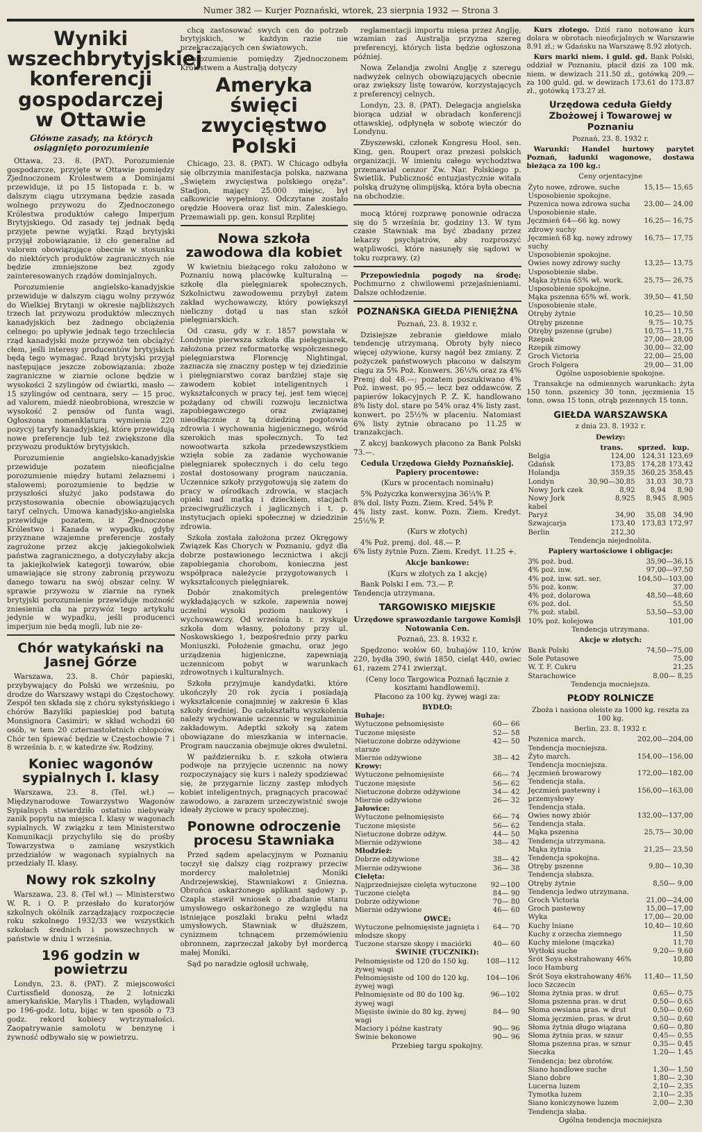Numer 382 — Kurjer Poznański, wtorek, 23 sierpnia 1932 — Strona 3
Wyniki wszechbrytyjskiej konferencji gospodarczej w Ottawie
Główne zasady, na których osiągnięto porozumienie
Ottawa, 23. 8. (PAT). Porozumienie gospodarcze, przyjęte w Ottawie pomiędzy Zjednoczonem Królestwem a Dominjami przewiduje, iż po 15 listopada r. b. w dalszym ciągu utrzymana będzie zasada wolnego przywozu do Zjednoczonego Królestwa produktów całego Imperjum Brytyjskiego. Od zasady tej jednak będą przyjęte pewne wyjątki. Rząd brytyjski przyjął zobowiązanie, iż cło generalne ad valorem obowiązujące obecnie w stosunku do niektórych produktów zagranicznych nie będzie zmniejszone bez zgody zainteresowanych rządów dominjalnych.
Porozumienie angielsko-kanadyjskie przewiduje w dalszym ciągu wolny przywóz do Wielkiej Brytanji w okresie najbliższych trzech lat przywozu produktów mlecznych kanadyjskich bez żadnego obciążenia celnego; po upływie jednak tego trzechlecia rząd kanadyjski może przywóz ten obciążyć cłem, jeśli interesy producentów brytyjskich będą tego wymagać. Rząd brytyjski przyjął następujące jeszcze zobowiązania: zboże zagraniczne w ziarnie oclone będzie w wysokości 2 szylingów od ćwiartki, masło — 15 szylingów od centnara, sery — 15 proc. ad valorem, miedź nieobrobiona, wreszcie w wysokość 2 pensów od funta wagi. Ogłoszona nomenklatura wymienia 220 pozycyj taryfy kanadyjskiej, które przewidują nowe preferencje lub też zwiększone dla przywozu produktów brytyjskich.
Porozumienie angielsko-kanadyjskie przewiduje pozatem nieoficjalne porozumienie między hutami żelaznemi i stalowemi; porozumienie to będzie w przyszłości służyć jako podstawa do przystosowania obecnie obowiązujących taryf celnych. Umowa kanadyjsko-angielska przewiduje pozatem, iż Zjednoczone Królestwo i Kanada w wypadku, gdyby przyznane wzajemne preferencje zostały zagrożone przez akcję jakiegokolwiek państwa zagranicznego, a dotyczyłaby akcja ta jakiejkolwiek kategorji towarów, obie umawiające się strony zabronią przywozu danego towaru na swój obszar celny. W sprawie przywozu w ziarnie na rynek brytyjski porozumienie przewiduje możność zniesienia cła na przywóz tego artykułu jedynie w wypadku, jeśli producenci imperjum nie będą mogli, lub nie ze-
Chór watykański na Jasnej Górze
Warszawa, 23. 8. Chór papieski, przybywający do Polski we wrześniu, po drodze do Warszawy wstąpi do Częstochowy. Zespół ten składa się z chóru sykstyńskiego i chórów Bazyliki papieskiej pod batutą Monsignora Casimiri; w skład wchodzi 60 osób, w tem 20 czternastoletnich chłopców. Chór ten śpiewać będzie w Częstochowie 7 i 8 września b. r. w katedrze św. Rodziny.
Koniec wagonów sypialnych I. klasy
Warszawa, 23. 8. (Tel. wł.) — Międzynarodowe Towarzystwo Wagonów Sypialnych stwierdziło ostatnio niebywały zanik popytu na miejsca I. klasy w wagonach sypialnych. W związku z tem Ministerstwo Komunikacji przychyliło się do prośby Towarzystwa o zamianę wszystkich przedziałów w wagonach sypialnych na przedziały II. klasy.
Nowy rok szkolny
Warszawa, 23. 8. (Tel wł.) — Ministerstwo W. R. i O. P. przesłało do kuratorjów szkolnych okólnik zarządzający rozpoczęcie roku szkolnego 1932/33 we wszystkich szkołach średnich i powszechnych w państwie w dniu 1 września.
196 godzin w powietrzu
Londyn, 23. 8. (PAT). Z miejscowości Curtissfield donoszą, że 2 lotniczki amerykańskie, Marylis i Thaden, wylądowali po 196-godz. lotu, bijąc w ten sposób o 73 godz. rekord kobiecy wytrzymałości. Zaopatrywanie samolotu w benzynę i żywność odbywało się w powietrzu.
chcą zastosować swych cen do potrzeb brytyjskich, w każdym razie nie przekraczających cen światowych.
Porozumienie pomiędzy Zjednoczonem Królestwem a Australją dotyczy
Ameryka święci zwycięstwo Polski
Chicago, 23. 8. (PAT). W Chicago odbyła się olbrzymia manifestacja polska, nazwana „Świętem zwycięstwa polskiego oręża". Stadjon, mający 25.000 miejsc, był całkowicie wypełniony. Odczytane zostało orędzie Hoovera oraz list min. Zaleskiego. Przemawiali pp. gen. konsul Rzplitej
Nowa szkoła zawodowa dla kobiet
W kwietniu bieżącego roku założono w Poznaniu nową placówkę kulturalną — szkołę dla pielęgniarek społecznych. Szkolnictwu zawodowemu przybył zatem zakład wychowawczy, który powiększył nieliczny dotąd u nas stan szkół pielęgniarskich.
Od czasu, gdy w r. 1857 powstała w Londynie pierwsza szkoła dla pielęgniarek, założona przez reformatorkę współczesnego pielęgniarstwa Florencję Nightingal, zaznacza się znaczny postęp w tej dziedzinie i pielęgniarstwo coraz bardziej staje się zawodem kobiet inteligentnych i wykształconych w pracy tej, jest tem więcej pożądany od chwili rozwoju lecznictwa zapobiegawczego oraz związanej nieodłącznie z tą dziedziną pogotowia zdrowia i wychowania higjenicznego, wśród szerokich mas społecznych. To też nowootwarta szkoła przedewszystkiem wzięła sobie za zadanie wychowanie pielęgniarek społecznych i do celu tego został dostosowany program nauczania. Uczennice szkoły przygotowują się zatem do pracy w ośrodkach zdrowia, w stacjach opieki nad matką i dzieckiem, stacjach przeciwgruźliczych i jaglicznych i t. p. instytucjach opieki społecznej w dziedzinie zdrowia.
Szkoła została założona przez Okręgowy Związek Kas Chorych w Poznaniu, gdyż dla dobrze postawionego lecznictwa i akcji zapobiegania chorobom, konieczna jest współpraca należycie przygotowanych i wykształconych pielęgniarek.
Dobór znakomitych prelegentów wykładających w szkole, zapewnia nowej uczelni wysoki poziom naukowy i wychowawczy. Od września b. r. zyskuje szkoła dom własny, położony przy ul. Noskowskiego 1, bezpośrednio przy parku Moniuszki. Położenie gmachu, oraz jego urządzenia higjeniczne, zapewniają uczennicom pobyt w warunkach zdrowotnych i kulturalnych.
Szkoła przyjmuje kandydatki, które ukończyły 20 rok życia i posiadają wykształcenie conajmniej w zakresie 6 klas szkoły średniej. Do całokształtu wyszkolenia należy wychowanie uczennic w regulaminie zakładowym. Adeptki szkoły są zatem obowiązane do mieszkania w internacie. Program nauczania obejmuje okres dwuletni.
W październiku b. r. szkoła otwiera podwoje na przyjęcie uczennic na nowy rozpoczynający się kurs i należy spodziewać się, że przygarnie liczny zastęp młodych kobiet inteligentnych, pragnących pracować zawodowo, a zarazem urzeczywistnić swoje ideały życiowe w pracy społecznej.
Ponowne odroczenie procesu Stawniaka
Przed sądem apelacyjnym w Poznaniu toczył się dalszy ciąg rozprawy przeciw mordercy małoletniej Moniki Andrzejewskiej, Stawniakowi z Gniezna. Obrońca oskarżonego aplikant sądowy p. Czapla stawił wniosek o zbadanie stanu umysłowego oskarżonego ze względu na istniejące poszlaki braku pełni władz umysłowych. Stawniak w dłuższem, cynizmem tchnącem przemówieniu obronnem, zaprzeczał jakoby był mordercą małej Moniki.
Sąd po naradzie ogłosił uchwałę,
reglamentacji importu mięsa przez Anglję, wzamian zaś Australja przyzna szereg preferencyj, których lista będzie ogłoszona później.
Nowa Zelandja zwolni Anglję z szeregu nadwyżek celnych obowiązujących obecnie oraz zwiększy listę towarów, korzystających z preferencyj celnych.
Londyn, 23. 8. (PAT). Delegacja angielska biorąca udział w obradach konferencji ottawskiej, odpłynęła w sobotę wieczór do Londynu.
Zbyszewski, członek Kongresu Hool, sen. King, gen. Roupert oraz prezesi polskich organizacji. W imieniu całego wychodztwa przemawiał cenzor Zw. Nar. Polskiego p. Świetlik. Publiczność entuzjastycznie witała polską drużynę olimpijską, która była obecna na obchodzie.
mocą której rozprawę ponownie odracza się do 5 września br. godziny 13. W tym czasie Stawniak ma być zbadany przez lekarzy psychjatrów, aby rozproszyć wątpliwości, które nasunęły się sądowi w toku rozprawy. (z)
Przepowiednia pogody na środę: Pochmurno z chwilowemi przejaśnieniami. Dalsze ochłodzenie.
POZNAŃSKA GIEŁDA PIENIĘŻNA
Poznań, 23. 8. 1932 r.
Dzisiejsze zebranie giełdowe miało tendencję utrzymaną. Obroty były nieco więcej ożywione, kursy nagół bez zmiany. Z pożyczek państwowych płacono w dalszym ciągu za 5% Poż. Konwers. 36¼% oraz za 4% Premj dol 48.—; pozatem poszukiwano 4% Poż. inwest. po 95.— lecz bez oddawców. Z papierów lokacyjnych P. Z. K. handlowano 8% listy dol. stare po 54% oraz 4% listy zast. konwert. po 25½% w placeniu. Natomiast 6% listy żytnie obracano po 11.25 w tranzakcjach.
Z akcyj bankowych płacono za Bank Polski 73.—.
Cedula Urzędowa Giełdy Poznańskiej.
Papiery procentowe:
(Kurs w procentach nominału)
5% Pożyczka konwersyjna 36¼% P.
8% dol. listy Pozn. Ziem. Kred. 54% P.
4% listy zast. konw. Pozn. Ziem. Kredyt. 25½% P.
(Kurs w złotych)
4% Poż. premj. dol. 48.— P.
6% listy żytnie Pozn. Ziem. Kredyt. 11.25 +.
Akcje bankowe:
(Kurs w złotych za 1 akcję)
Bank Polski I em. 73.— P.
Tendencja utrzymana.
TARGOWISKO MIEJSKIE
Urzędowe sprawozdanie targowe Komisji Notowania Cen.
Poznań, 23. 8. 1932 r.
Spędzono: wołów 60, buhajów 110, krów 220, bydła 390, świń 1850, cieląt 440, owiec 61, razem 2741 zwierząt.
(Ceny loco Targowica Poznań łącznie z kosztami handlowemi).
Płacono za 100 kg. żywej wagi za:
| BYDŁO: | |
| --- | --- |
| Buhaje: | |
| Wytuczone pełnomięsiste | 60— 66 |
| Tuczone mięsiste | 52— 58 |
| Nietuczone dobrze odżywione starsze | 42— 50 |
| Miernie odżywione | 38— 42 |
| Krowy: | |
| Wytuczone pełnomięsiste | 66— 74 |
| Tuczone mięsiste | 56— 62 |
| Nietuczone dobrze odżywione | 34— 42 |
| Miernie odżywione | 26— 32 |
| Jałowice: | |
| Wytuczone pełnomięsiste | 66— 74 |
| Tuczone mięsiste | 56— 62 |
| Nietuczone dobrze odżyw. | 44— 50 |
| Miernie odżywione | 38— 42 |
| Młodzież: | |
| Dobrze odżywione | 38— 42 |
| Miernie odżywione | 36— 38 |
| Cielęta: | |
| Najprzedniejsze cielęta wytuczone | 92—100 |
| Tuczone cielęta | 84— 90 |
| Dobrze odżywione | 70— 80 |
| Miernie odżywione | 46— 60 |
| OWCE: | |
| Wytuczone pełnomięsiste jagnięta i młodsze skopy | 64— 70 |
| Tuczone starsze skopy i maciórki | 40— 60 |
| ŚWINIE (TUCZNIKI): | |
| Pełnomięsiste od 120 do 150 kg. żywej wagi | 108—112 |
| Pełnomięsiste od 100 do 120 kg. żywej wagi | 104—106 |
| Pełnomięsiste od 80 do 100 kg. żywej wagi | 96—102 |
| Mięsiste świnie do 80 kg. żywej wagi | 84— 90 |
| Maciory i późne kastraty | 90— 96 |
| Świnie bekonowe | 90— 96 |
Przebieg targu spokojny.
Kurs złotego. Dziś rano notowano kurs dolara w obrotach nieoficjalnych w Warszawie 8.91 zł.; w Gdańsku na Warszawę 8.92 złotych.
Kurs marki niem. i guld. gd. Bank Polski, oddział w Poznaniu, płacił dziś za 100 mk. niem. w dewizach 211.50 zł., gotówką 209,— za 100 guld. gd. w dewizach 173.61 do 173.87 zł., gotówką 173.27 zł.
Urzędowa ceduła Giełdy Zbożowej i Towarowej w Poznaniu
Poznań, 23. 8. 1932 r.
Warunki: Handel hurtowy parytet Poznań, ładunki wagonowe, dostawa bieżąca za 100 kg.:
Ceny orjentacyjne
| Żyto nowe, zdrowe, suche | 15,15— 15,65 |
| Usposobienie spokojne. | |
| Pszenica nowa zdrowa sucha | 23,00— 24,00 |
| Usposobienie stałe. | |
| Jęczmień 64—66 kg. nowy zdrowy suchy | 16,25— 16,75 |
| Jęczmień 68 kg. nowy zdrowy suchy | 16,75— 17,75 |
| Usposobienie spokojne. | |
| Owies nowy zdrowy suchy | 13,25— 13,75 |
| Usposobienie słabe. | |
| Mąka żytnia 65% wł. work. | 25,75— 26,75 |
| Usposobienie spokojne. | |
| Mąka pszenna 65% wł. work. | 39,50— 41,50 |
| Usposobienie stałe. | |
| Otręby żytnie | 10,25— 10,50 |
| Otręby pszenne | 9,75— 10,75 |
| Otręby pszenne (grube) | 10,75— 11,75 |
| Rzepak | 27,00— 28,00 |
| Rzepik zimowy | 30,00— 32,00 |
| Groch Victoria | 22,00— 25,00 |
| Groch Folgera | 29,00— 31,00 |
Ogólne usposobienie spokojne.
Transakcje na odmiennych warunkach: żyta 150 tonn. pszenicy 30 tonn, jęczmienia 15 tonn, owsa 15 tonn, otrąb pszennych 15 tonn.
GIEŁDA WARSZAWSKA
z dnia 23. 8. 1932 r.
Dewizy:
| | trans. | sprzed. | kup. |
| --- | --- | --- | --- |
| Belgja | 124,00 | 124,31 | 123,69 |
| Gdańsk | 173,85 | 174,28 | 173,42 |
| Holandja | 359,35 | 360,25 | 358,45 |
| Londyn | 30,90—30,85 | 31,03 | 30,73 |
| Nowy Jork czek | 8,92 | 8,94 | 8,90 |
| Nowy Jork kabel | 8,925 | 8,945 | 8,905 |
| Paryż | 34,90 | 35,08 | 34,90 |
| Szwajcarja | 173,40 | 173,83 | 172,97 |
| Berlin | 212,30 | | |
Tendencja niejednolita.
Papiery wartościowe i obligacje:
| 3% poż. bud. | 35,90—36,15 |
| 4% poż. inw. | 97,00—97,50 |
| 4% poż. inw. szt. ser. | 104,50—103,00 |
| 5% poż. konw. | 37,00 |
| 4% poż. dolarowa | 48,50—48,60 |
| 6% poż. dol. | 55,50 |
| 7% poż. stabil. | 53,50—53,00 |
| 10% poż. kolejowa | 101,00 |
Tendencja utrzymana.
Akcje w złotych:
| Bank Polski | 74,50—75,00 |
| Sole Potasowe | 75,00 |
| W. T. F. Cukru | 21,25 |
| Starachowice | 8,00— 8,25 |
Tendencja mocniejsza.
PŁODY ROLNICZE
Zboża i nasiona oleiste za 1000 kg. reszta za 100 kg.
Berlin, 23. 8. 1932 r.
| Pszenica march. | 202,00—204,00 |
| Tendencja mocniejsza. | |
| Żyto march. | 154,00—156,00 |
| Tendencja mocniejsza. | |
| Jęczmień browarowy | 172,00—182,00 |
| Tendencja stała. | |
| Jęczmień pastewny i przemysłowy | 156,00—163,00 |
| Tendencja stała. | |
| Owies nowy zbiór | 132,00—137,00 |
| Tendencja stała. | |
| Mąka pszenna | 25,75— 30,00 |
| Tendencja utrzymana. | |
| Mąka żytnia | 21,25— 23,50 |
| Tendencja spokojna. | |
| Otręby pszenne | 9,80— 10,30 |
| Tendencja słabsza. | |
| Otręby żytnie | 8,50— 9,00 |
| Tendencja ledwo utrzymana. | |
| Groch Victoria | 21,00—24,00 |
| Groch pastewny | 15,00—17,00 |
| Wyka | 17,00— 20,00 |
| Kuchy lniane | 10,40— 10,60 |
| Kuchy z orzecha ziemnego | 11,50 |
| Kuchy mielone (mączka) | 11,70 |
| Wytłoki suche | 9,20— 9,60 |
| Śrót Soya ekstrahowany 46% loco Hamburg | 10,80 |
| Śrót Soya ekstrahowany 46% loco Szczecin | 11,40— 11,50 |
| Słoma żytnia pras. w drut | 0,65— 0,75 |
| Słoma pszenna pras. w drut | 0,50— 0,65 |
| Słoma owsiana pras. w drut | 0,50— 0,60 |
| Słoma jęczmien. pras. w drut | 0,50— 0,60 |
| Słoma żytnia długo wiązana | 0,60— 0,80 |
| Słoma żytnia pras. w sznur | 0,45— 0,55 |
| Słoma pszenna pras. w sznur | 0,35— 0,45 |
| Sieczka | 1,20— 1,45 |
| Tendencja: bez obrotów. | |
| Siano handlowe suche | 1,30— 1,50 |
| Siano dobre | 1,80— 2,30 |
| Lucerna luzem | 2,10— 2,35 |
| Tymotka luzem | 2,10— 2,35 |
| Siano koniczynowe luzem | 2,00— 2,30 |
| Tendencja słaba. | |
Ogólna tendencja mocniejsza